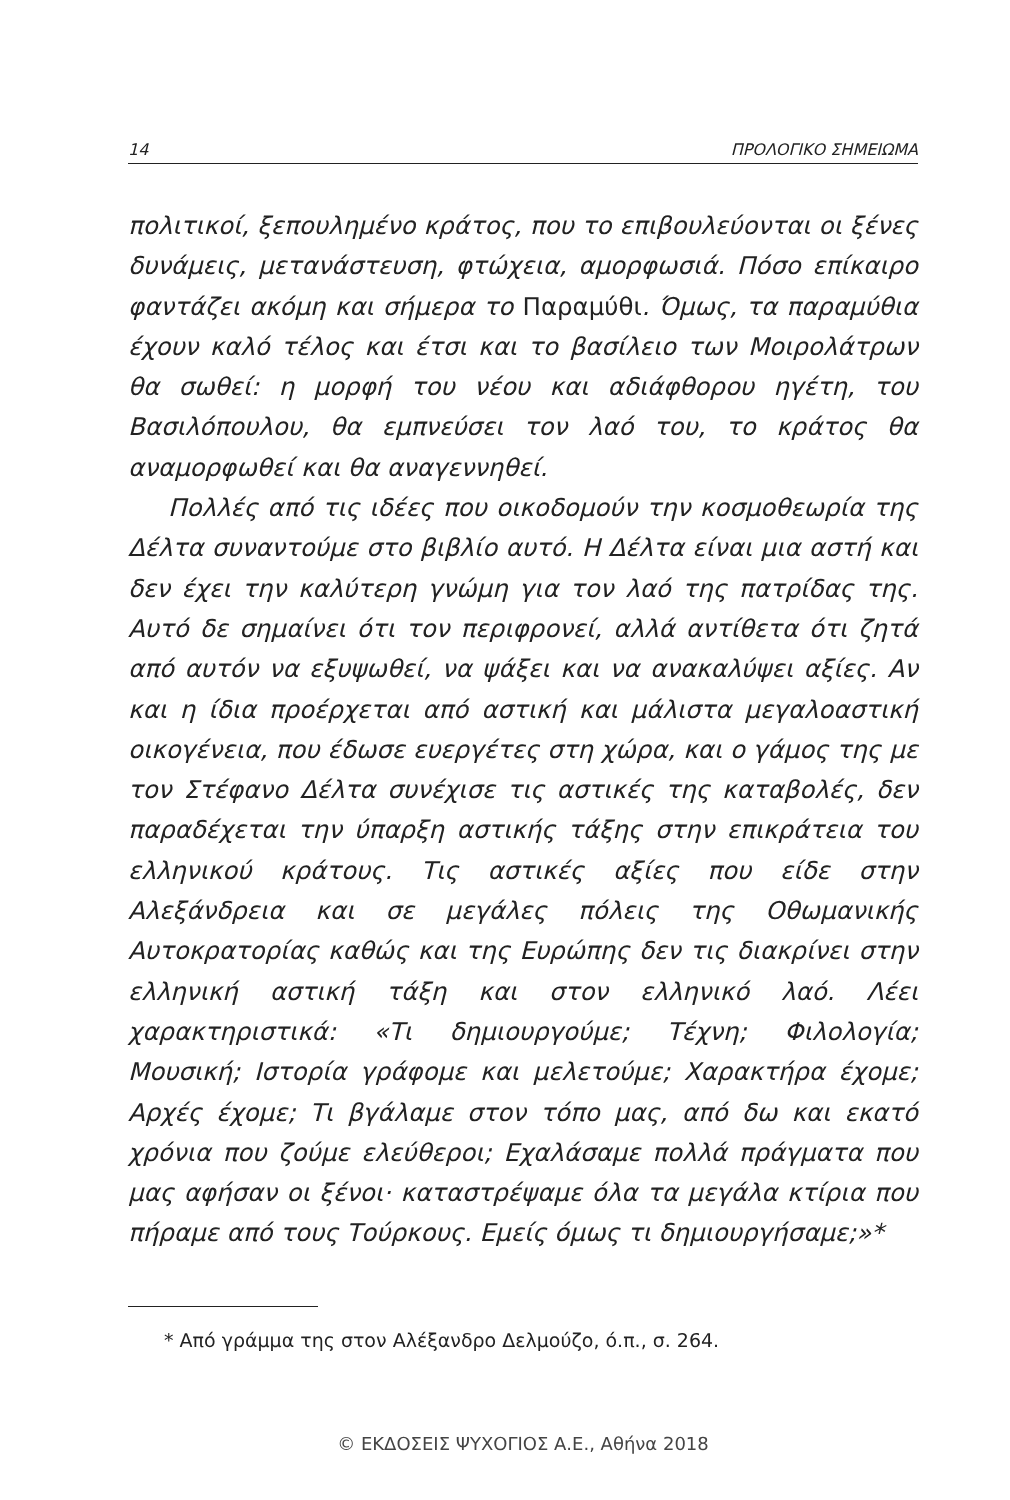14 ΠΡΟΛΟΓΙΚΟ ΣΗΜΕΙΩΜΑ
πολιτικοί, ξεπουλημένο κράτος, που το επιβουλεύονται οι ξένες δυνάμεις, μετανάστευση, φτώχεια, αμορφωσιά. Πόσο επίκαιρο φαντάζει ακόμη και σήμερα το Παραμύθι. Όμως, τα παραμύθια έχουν καλό τέλος και έτσι και το βασίλειο των Μοιρολάτρων θα σωθεί: η μορφή του νέου και αδιάφθορου ηγέτη, του Βασιλόπουλου, θα εμπνεύσει τον λαό του, το κράτος θα αναμορφωθεί και θα αναγεννηθεί.
Πολλές από τις ιδέες που οικοδομούν την κοσμοθεωρία της Δέλτα συναντούμε στο βιβλίο αυτό. Η Δέλτα είναι μια αστή και δεν έχει την καλύτερη γνώμη για τον λαό της πατρίδας της. Αυτό δε σημαίνει ότι τον περιφρονεί, αλλά αντίθετα ότι ζητά από αυτόν να εξυψωθεί, να ψάξει και να ανακαλύψει αξίες. Αν και η ίδια προέρχεται από αστική και μάλιστα μεγαλοαστική οικογένεια, που έδωσε ευεργέτες στη χώρα, και ο γάμος της με τον Στέφανο Δέλτα συνέχισε τις αστικές της καταβολές, δεν παραδέχεται την ύπαρξη αστικής τάξης στην επικράτεια του ελληνικού κράτους. Τις αστικές αξίες που είδε στην Αλεξάνδρεια και σε μεγάλες πόλεις της Οθωμανικής Αυτοκρατορίας καθώς και της Ευρώπης δεν τις διακρίνει στην ελληνική αστική τάξη και στον ελληνικό λαό. Λέει χαρακτηριστικά: «Τι δημιουργούμε; Τέχνη; Φιλολογία; Μουσική; Ιστορία γράφομε και μελετούμε; Χαρακτήρα έχομε; Αρχές έχομε; Τι βγάλαμε στον τόπο μας, από δω και εκατό χρόνια που ζούμε ελεύθεροι; Εχαλάσαμε πολλά πράγματα που μας αφήσαν οι ξένοι· καταστρέψαμε όλα τα μεγάλα κτίρια που πήραμε από τους Τούρκους. Εμείς όμως τι δημιουργήσαμε;»*
* Από γράμμα της στον Αλέξανδρο Δελμούζο, ό.π., σ. 264.
© ΕΚΔΟΣΕΙΣ ΨΥΧΟΓΙΟΣ Α.Ε., Αθήνα 2018